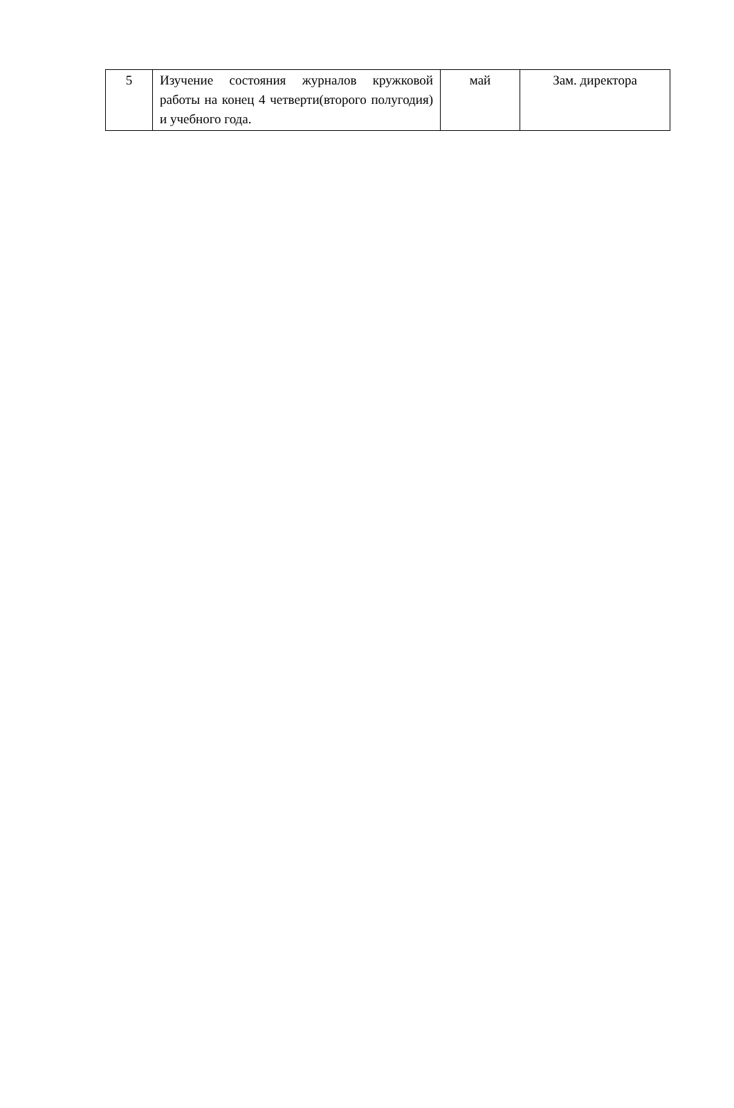| 5 | Изучение состояния журналов кружковой работы на конец 4 четверти(второго полугодия) и учебного года. | май | Зам. директора |